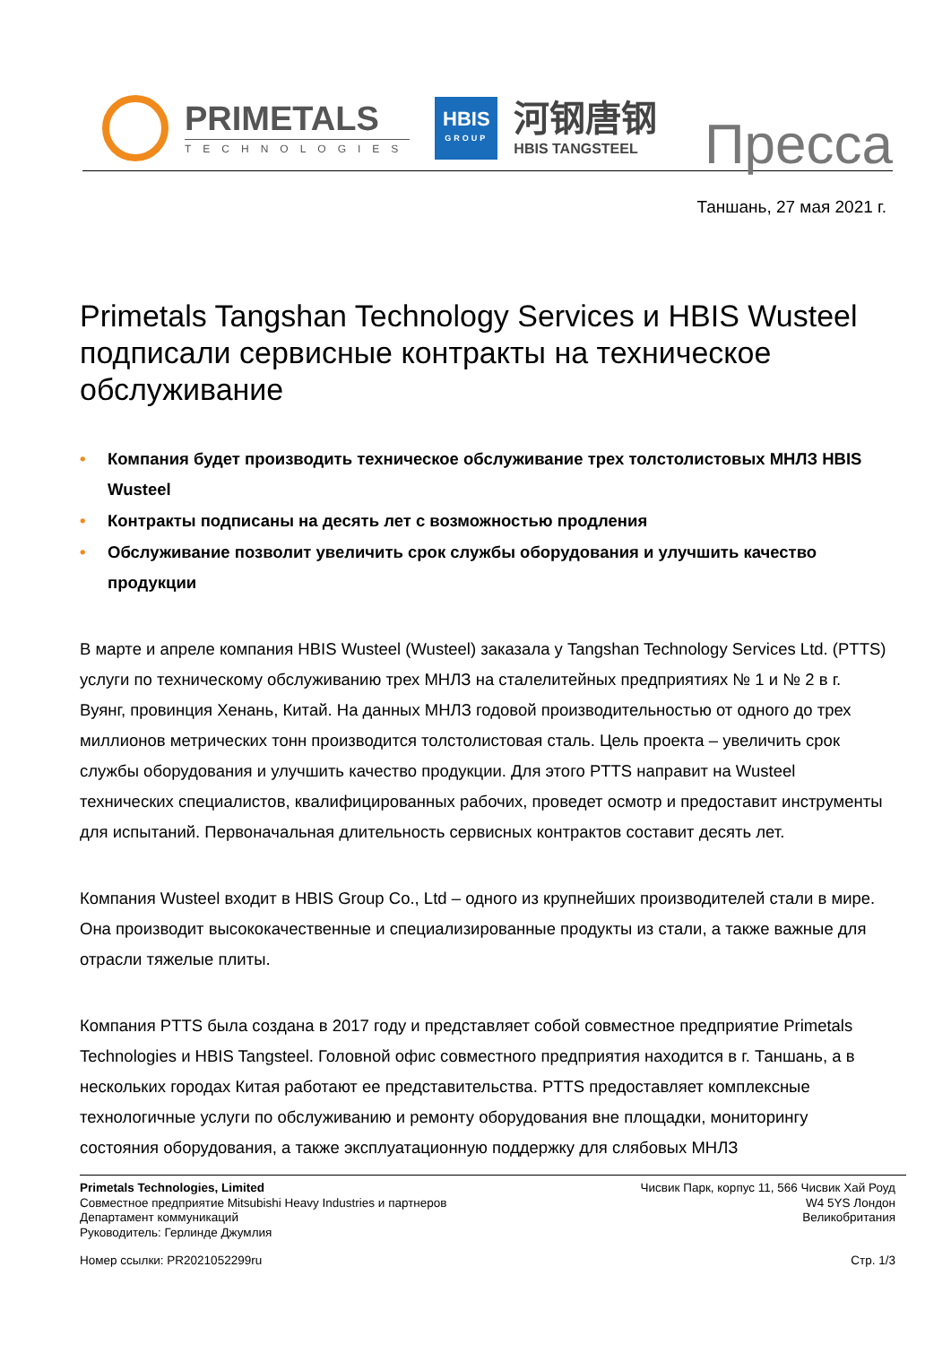PRIMETALS
TECHNOLOGIES
HBIS
GROUP
河钢唐钢
HBIS TANGSTEEL
Пресса
Таншань, 27 мая 2021 г.
Primetals Tangshan Technology Services и HBIS Wusteel подписали сервисные контракты на техническое обслуживание
• Компания будет производить техническое обслуживание трех толстолистовых МНЛЗ HBIS Wusteel
• Контракты подписаны на десять лет с возможностью продления
• Обслуживание позволит увеличить срок службы оборудования и улучшить качество продукции
В марте и апреле компания HBIS Wusteel (Wusteel) заказала у Tangshan Technology Services Ltd. (PTTS) услуги по техническому обслуживанию трех МНЛЗ на сталелитейных предприятиях № 1 и № 2 в г. Вуянг, провинция Хенань, Китай. На данных МНЛЗ годовой производительностью от одного до трех миллионов метрических тонн производится толстолистовая сталь. Цель проекта – увеличить срок службы оборудования и улучшить качество продукции. Для этого PTTS направит на Wusteel технических специалистов, квалифицированных рабочих, проведет осмотр и предоставит инструменты для испытаний. Первоначальная длительность сервисных контрактов составит десять лет.
Компания Wusteel входит в HBIS Group Co., Ltd – одного из крупнейших производителей стали в мире. Она производит высококачественные и специализированные продукты из стали, а также важные для отрасли тяжелые плиты.
Компания PTTS была создана в 2017 году и представляет собой совместное предприятие Primetals Technologies и HBIS Tangsteel. Головной офис совместного предприятия находится в г. Таншань, а в нескольких городах Китая работают ее представительства. PTTS предоставляет комплексные технологичные услуги по обслуживанию и ремонту оборудования вне площадки, мониторингу состояния оборудования, а также эксплуатационную поддержку для слябовых МНЛЗ
Primetals Technologies, Limited
Совместное предприятие Mitsubishi Heavy Industries и партнеров
Департамент коммуникаций
Руководитель: Герлинде Джумлия
Чисвик Парк, корпус 11, 566 Чисвик Хай Роуд
W4 5YS Лондон
Великобритания
Номер ссылки: PR2021052299ru Стр. 1/3